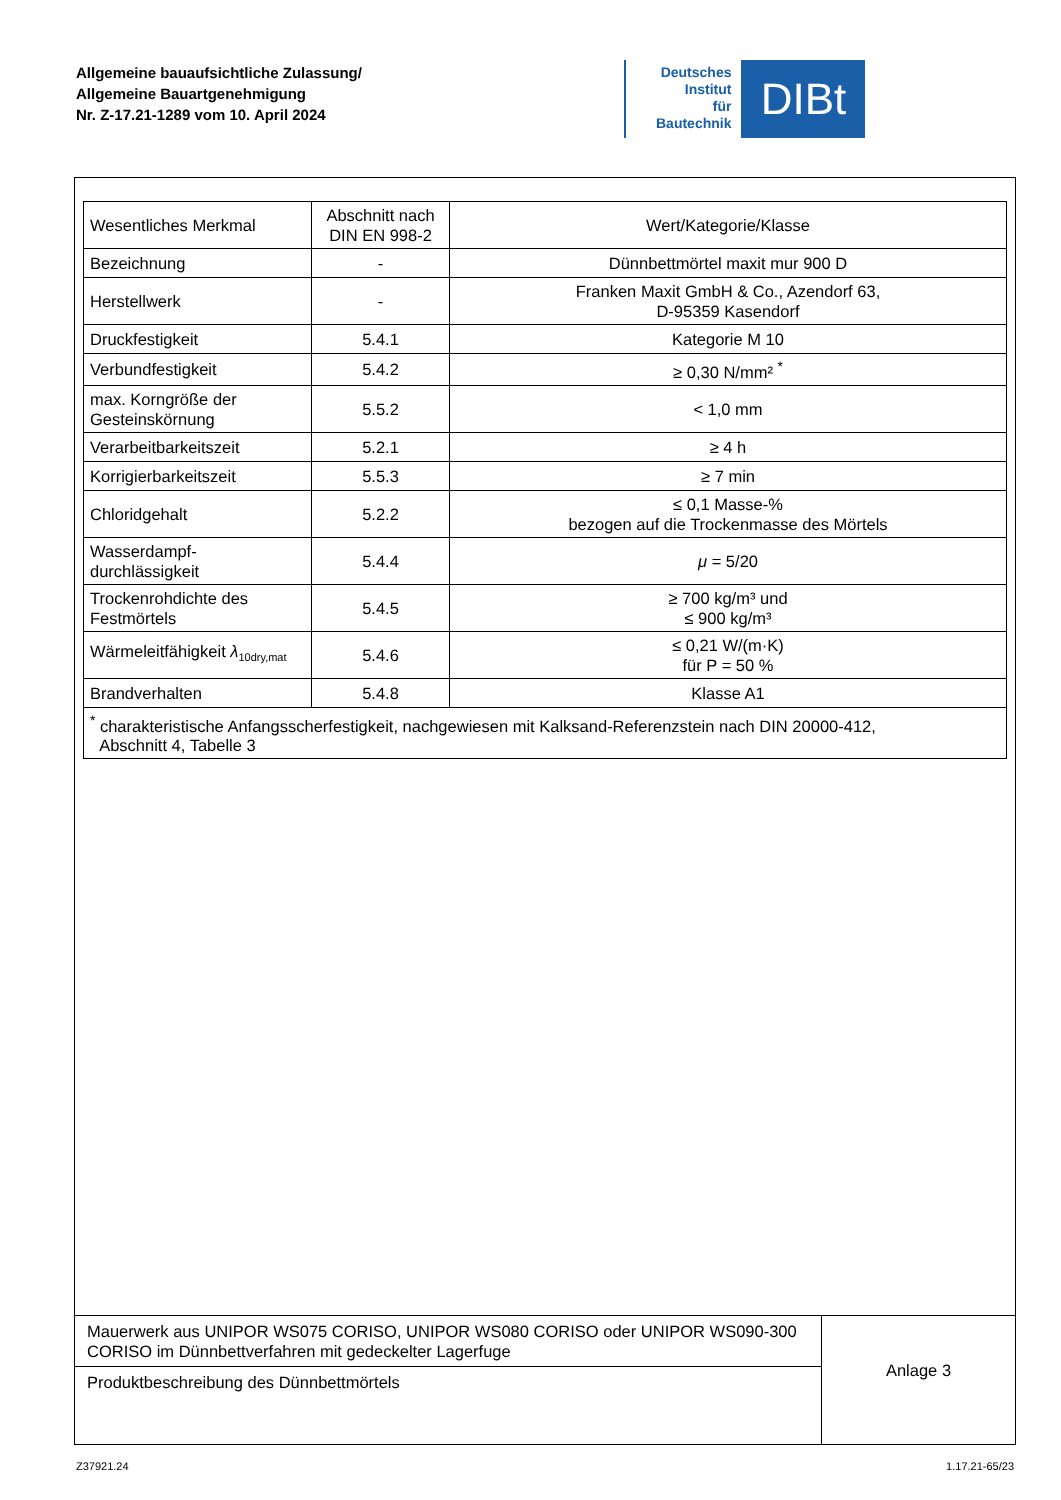Allgemeine bauaufsichtliche Zulassung/
Allgemeine Bauartgenehmigung
Nr. Z-17.21-1289 vom 10. April 2024
Deutsches
Institut
für
Bautechnik
DIBt
| Wesentliches Merkmal | Abschnitt nach DIN EN 998-2 | Wert/Kategorie/Klasse |
| Bezeichnung | - | Dünnbettmörtel maxit mur 900 D |
| Herstellwerk | - | Franken Maxit GmbH & Co., Azendorf 63, D-95359 Kasendorf |
| Druckfestigkeit | 5.4.1 | Kategorie M 10 |
| Verbundfestigkeit | 5.4.2 | ≥ 0,30 N/mm² <sup>*</sup> |
| max. Korngröße der Gesteinskörnung | 5.5.2 | < 1,0 mm |
| Verarbeitbarkeitszeit | 5.2.1 | ≥ 4 h |
| Korrigierbarkeitszeit | 5.5.3 | ≥ 7 min |
| Chloridgehalt | 5.2.2 | ≤ 0,1 Masse-% bezogen auf die Trockenmasse des Mörtels |
| Wasserdampf- durchlässigkeit | 5.4.4 | μ = 5/20 |
| Trockenrohdichte des Festmörtels | 5.4.5 | ≥ 700 kg/m³ und ≤ 900 kg/m³ |
| Wärmeleitfähigkeit λ<sub>10dry,mat</sub> | 5.4.6 | ≤ 0,21 W/(m·K) für P = 50 % |
| Brandverhalten | 5.4.8 | Klasse A1 |
| <sup>*</sup> charakteristische Anfangsscherfestigkeit, nachgewiesen mit Kalksand-Referenzstein nach DIN 20000-412, Abschnitt 4, Tabelle 3 | | |
Mauerwerk aus UNIPOR WS075 CORISO, UNIPOR WS080 CORISO oder UNIPOR WS090-300 CORISO im Dünnbettverfahren mit gedeckelter Lagerfuge
Produktbeschreibung des Dünnbettmörtels
Anlage 3
Z37921.24 1.17.21-65/23